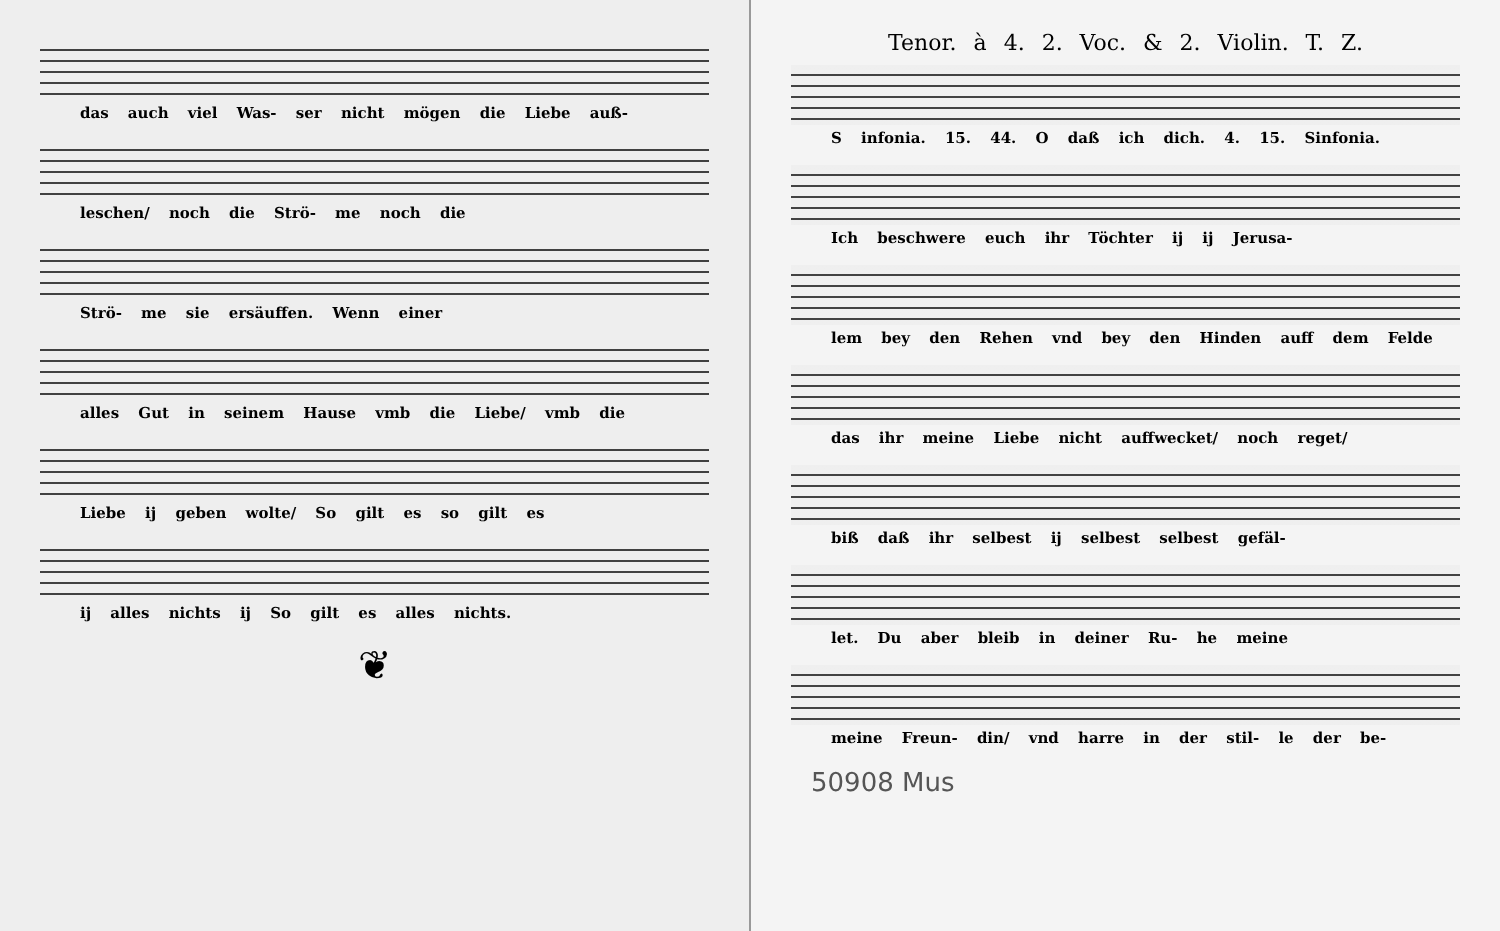das auch viel Was- ser nicht mögen die Liebe auß-
leschen/ noch die Strö- me noch die
Strö- me sie ersäuffen. Wenn einer
alles Gut in seinem Hause vmb die Liebe/ vmb die
Liebe ij geben wolte/ So gilt es so gilt es
ij alles nichts ij So gilt es alles nichts.
❦
Tenor. à 4. 2. Voc. & 2. Violin. T. Z.
S infonia. 15. 44. O daß ich dich. 4. 15. Sinfonia.
Ich beschwere euch ihr Töchter ij ij Jerusa-
lem bey den Rehen vnd bey den Hinden auff dem Felde
das ihr meine Liebe nicht auffwecket/ noch reget/
biß daß ihr selbest ij selbest selbest gefäl-
let. Du aber bleib in deiner Ru- he meine
meine Freun- din/ vnd harre in der stil- le der be-
50908 Mus